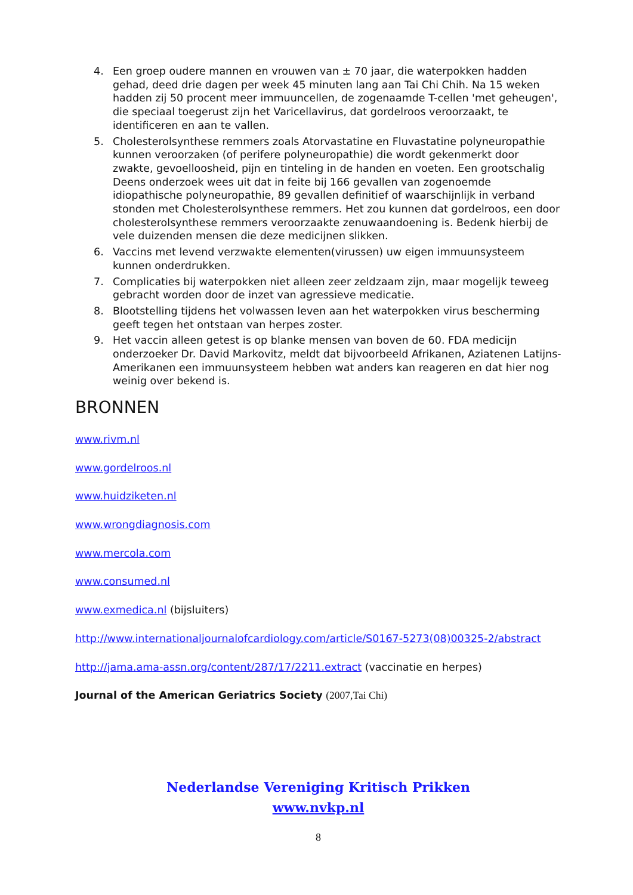4. Een groep oudere mannen en vrouwen van ± 70 jaar, die waterpokken hadden gehad, deed drie dagen per week 45 minuten lang aan Tai Chi Chih. Na 15 weken hadden zij 50 procent meer immuuncellen, de zogenaamde T-cellen 'met geheugen', die speciaal toegerust zijn het Varicellavirus, dat gordelroos veroorzaakt, te identificeren en aan te vallen.
5. Cholesterolsynthese remmers zoals Atorvastatine en Fluvastatine polyneuropathie kunnen veroorzaken (of perifere polyneuropathie) die wordt gekenmerkt door zwakte, gevoelloosheid, pijn en tinteling in de handen en voeten. Een grootschalig Deens onderzoek wees uit dat in feite bij 166 gevallen van zogenoemde idiopathische polyneuropathie, 89 gevallen definitief of waarschijnlijk in verband stonden met Cholesterolsynthese remmers. Het zou kunnen dat gordelroos, een door cholesterolsynthese remmers veroorzaakte zenuwaandoening is. Bedenk hierbij de vele duizenden mensen die deze medicijnen slikken.
6. Vaccins met levend verzwakte elementen(virussen) uw eigen immuunsysteem kunnen onderdrukken.
7. Complicaties bij waterpokken niet alleen zeer zeldzaam zijn, maar mogelijk teweeg gebracht worden door de inzet van agressieve medicatie.
8. Blootstelling tijdens het volwassen leven aan het waterpokken virus bescherming geeft tegen het ontstaan van herpes zoster.
9. Het vaccin alleen getest is op blanke mensen van boven de 60. FDA medicijn onderzoeker Dr. David Markovitz, meldt dat bijvoorbeeld Afrikanen, Aziatenen Latijns- Amerikanen een immuunsysteem hebben wat anders kan reageren en dat hier nog weinig over bekend is.
BRONNEN
www.rivm.nl
www.gordelroos.nl
www.huidziketen.nl
www.wrongdiagnosis.com
www.mercola.com
www.consumed.nl
www.exmedica.nl (bijsluiters)
http://www.internationaljournalofcardiology.com/article/S0167-5273(08)00325-2/abstract
http://jama.ama-assn.org/content/287/17/2211.extract (vaccinatie en herpes)
Journal of the American Geriatrics Society (2007,Tai Chi)
Nederlandse Vereniging Kritisch Prikken
www.nvkp.nl
8